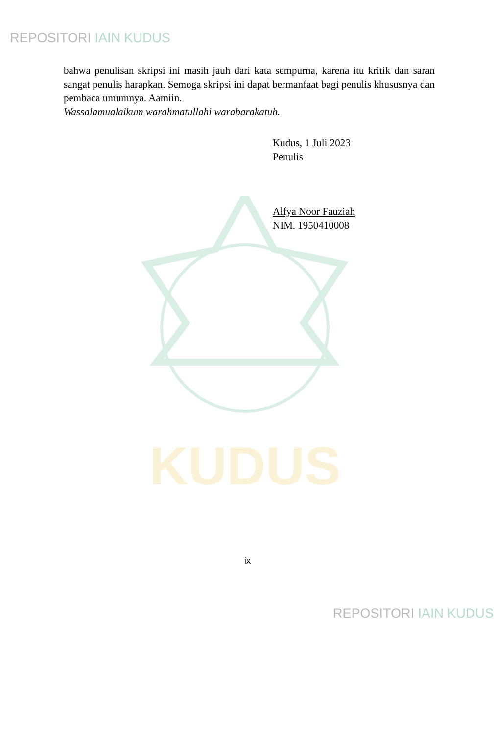KUDUS
REPOSITORI IAIN KUDUS
bahwa penulisan skripsi ini masih jauh dari kata sempurna, karena itu kritik dan saran sangat penulis harapkan. Semoga skripsi ini dapat bermanfaat bagi penulis khususnya dan pembaca umumnya. Aamiin.
Wassalamualaikum warahmatullahi warabarakatuh.
Kudus, 1 Juli 2023
Penulis
Alfya Noor Fauziah
NIM. 1950410008
ix
REPOSITORI IAIN KUDUS